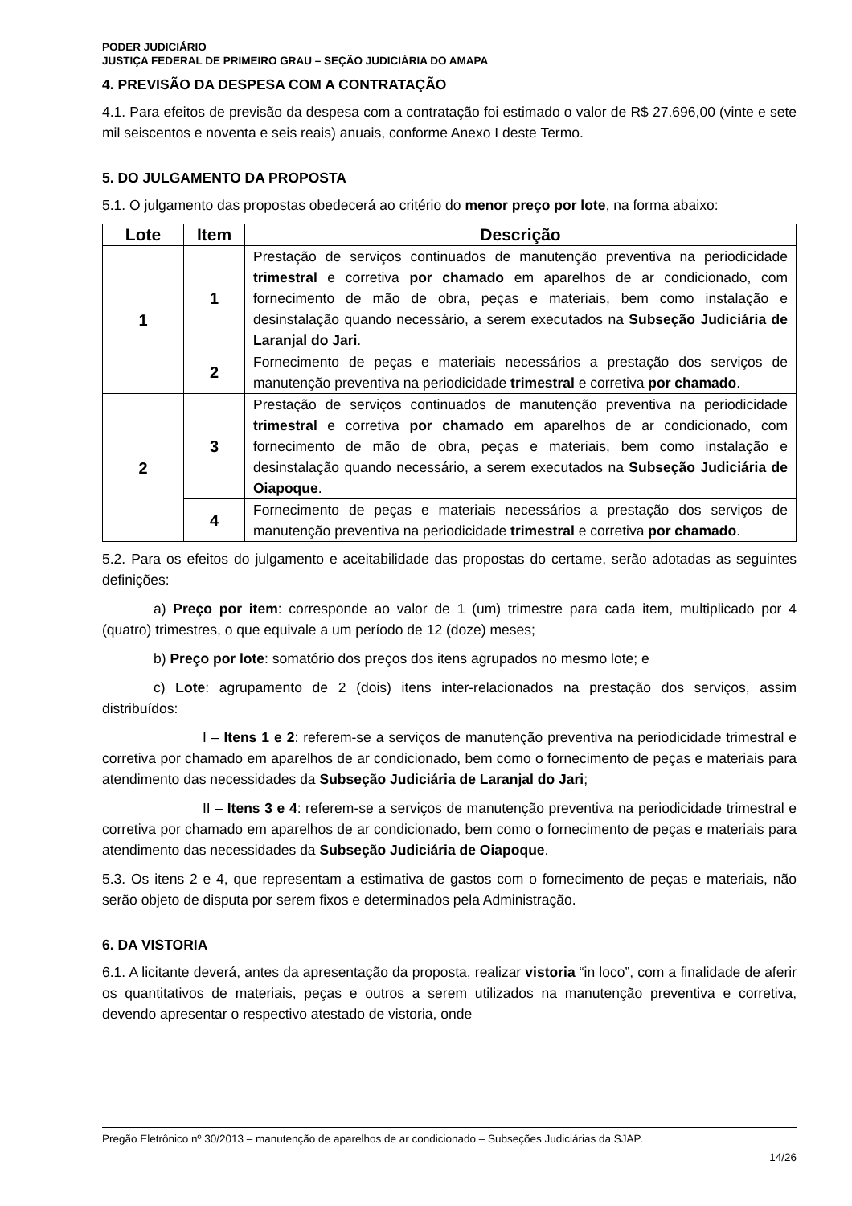PODER JUDICIÁRIO
JUSTIÇA FEDERAL DE PRIMEIRO GRAU – SEÇÃO JUDICIÁRIA DO AMAPA
4. PREVISÃO DA DESPESA COM A CONTRATAÇÃO
4.1. Para efeitos de previsão da despesa com a contratação foi estimado o valor de R$ 27.696,00 (vinte e sete mil seiscentos e noventa e seis reais) anuais, conforme Anexo I deste Termo.
5. DO JULGAMENTO DA PROPOSTA
5.1. O julgamento das propostas obedecerá ao critério do menor preço por lote, na forma abaixo:
| Lote | Item | Descrição |
| --- | --- | --- |
| 1 | 1 | Prestação de serviços continuados de manutenção preventiva na periodicidade trimestral e corretiva por chamado em aparelhos de ar condicionado, com fornecimento de mão de obra, peças e materiais, bem como instalação e desinstalação quando necessário, a serem executados na Subseção Judiciária de Laranjal do Jari . |
| | 2 | Fornecimento de peças e materiais necessários a prestação dos serviços de manutenção preventiva na periodicidade trimestral e corretiva por chamado . |
| 2 | 3 | Prestação de serviços continuados de manutenção preventiva na periodicidade trimestral e corretiva por chamado em aparelhos de ar condicionado, com fornecimento de mão de obra, peças e materiais, bem como instalação e desinstalação quando necessário, a serem executados na Subseção Judiciária de Oiapoque . |
| | 4 | Fornecimento de peças e materiais necessários a prestação dos serviços de manutenção preventiva na periodicidade trimestral e corretiva por chamado . |
5.2. Para os efeitos do julgamento e aceitabilidade das propostas do certame, serão adotadas as seguintes definições:
a) Preço por item: corresponde ao valor de 1 (um) trimestre para cada item, multiplicado por 4 (quatro) trimestres, o que equivale a um período de 12 (doze) meses;
b) Preço por lote: somatório dos preços dos itens agrupados no mesmo lote; e
c) Lote: agrupamento de 2 (dois) itens inter-relacionados na prestação dos serviços, assim distribuídos:
I – Itens 1 e 2: referem-se a serviços de manutenção preventiva na periodicidade trimestral e corretiva por chamado em aparelhos de ar condicionado, bem como o fornecimento de peças e materiais para atendimento das necessidades da Subseção Judiciária de Laranjal do Jari;
II – Itens 3 e 4: referem-se a serviços de manutenção preventiva na periodicidade trimestral e corretiva por chamado em aparelhos de ar condicionado, bem como o fornecimento de peças e materiais para atendimento das necessidades da Subseção Judiciária de Oiapoque.
5.3. Os itens 2 e 4, que representam a estimativa de gastos com o fornecimento de peças e materiais, não serão objeto de disputa por serem fixos e determinados pela Administração.
6. DA VISTORIA
6.1. A licitante deverá, antes da apresentação da proposta, realizar vistoria “in loco”, com a finalidade de aferir os quantitativos de materiais, peças e outros a serem utilizados na manutenção preventiva e corretiva, devendo apresentar o respectivo atestado de vistoria, onde
Pregão Eletrônico nº 30/2013 – manutenção de aparelhos de ar condicionado – Subseções Judiciárias da SJAP.
14/26